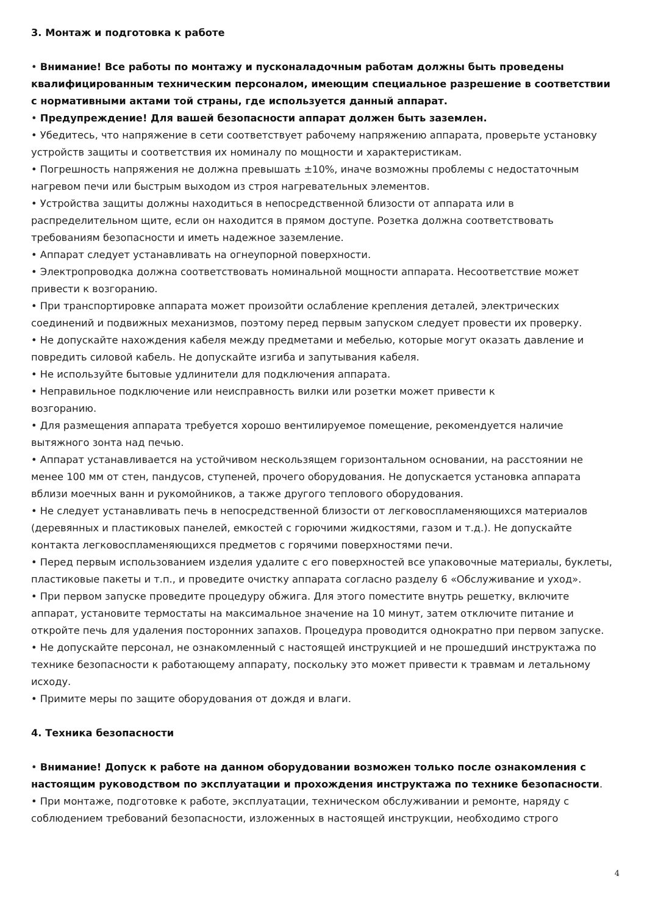3. Монтаж и подготовка к работе
• Внимание! Все работы по монтажу и пусконаладочным работам должны быть проведены квалифицированным техническим персоналом, имеющим специальное разрешение в соответствии с нормативными актами той страны, где используется данный аппарат.
• Предупреждение! Для вашей безопасности аппарат должен быть заземлен.
• Убедитесь, что напряжение в сети соответствует рабочему напряжению аппарата, проверьте установку устройств защиты и соответствия их номиналу по мощности и характеристикам.
• Погрешность напряжения не должна превышать ±10%, иначе возможны проблемы с недостаточным нагревом печи или быстрым выходом из строя нагревательных элементов.
• Устройства защиты должны находиться в непосредственной близости от аппарата или в распределительном щите, если он находится в прямом доступе. Розетка должна соответствовать требованиям безопасности и иметь надежное заземление.
• Аппарат следует устанавливать на огнеупорной поверхности.
• Электропроводка должна соответствовать номинальной мощности аппарата. Несоответствие может привести к возгоранию.
• При транспортировке аппарата может произойти ослабление крепления деталей, электрических соединений и подвижных механизмов, поэтому перед первым запуском следует провести их проверку.
• Не допускайте нахождения кабеля между предметами и мебелью, которые могут оказать давление и повредить силовой кабель. Не допускайте изгиба и запутывания кабеля.
• Не используйте бытовые удлинители для подключения аппарата.
• Неправильное подключение или неисправность вилки или розетки может привести к
возгоранию.
• Для размещения аппарата требуется хорошо вентилируемое помещение, рекомендуется наличие вытяжного зонта над печью.
• Аппарат устанавливается на устойчивом нескользящем горизонтальном основании, на расстоянии не менее 100 мм от стен, пандусов, ступеней, прочего оборудования. Не допускается установка аппарата вблизи моечных ванн и рукомойников, а также другого теплового оборудования.
• Не следует устанавливать печь в непосредственной близости от легковоспламеняющихся материалов (деревянных и пластиковых панелей, емкостей с горючими жидкостями, газом и т.д.). Не допускайте контакта легковоспламеняющихся предметов с горячими поверхностями печи.
• Перед первым использованием изделия удалите с его поверхностей все упаковочные материалы, буклеты, пластиковые пакеты и т.п., и проведите очистку аппарата согласно разделу 6 «Обслуживание и уход».
• При первом запуске проведите процедуру обжига. Для этого поместите внутрь решетку, включите аппарат, установите термостаты на максимальное значение на 10 минут, затем отключите питание и откройте печь для удаления посторонних запахов. Процедура проводится однократно при первом запуске.
• Не допускайте персонал, не ознакомленный с настоящей инструкцией и не прошедший инструктажа по технике безопасности к работающему аппарату, поскольку это может привести к травмам и летальному исходу.
• Примите меры по защите оборудования от дождя и влаги.
4. Техника безопасности
• Внимание! Допуск к работе на данном оборудовании возможен только после ознакомления с настоящим руководством по эксплуатации и прохождения инструктажа по технике безопасности.
• При монтаже, подготовке к работе, эксплуатации, техническом обслуживании и ремонте, наряду с соблюдением требований безопасности, изложенных в настоящей инструкции, необходимо строго
4